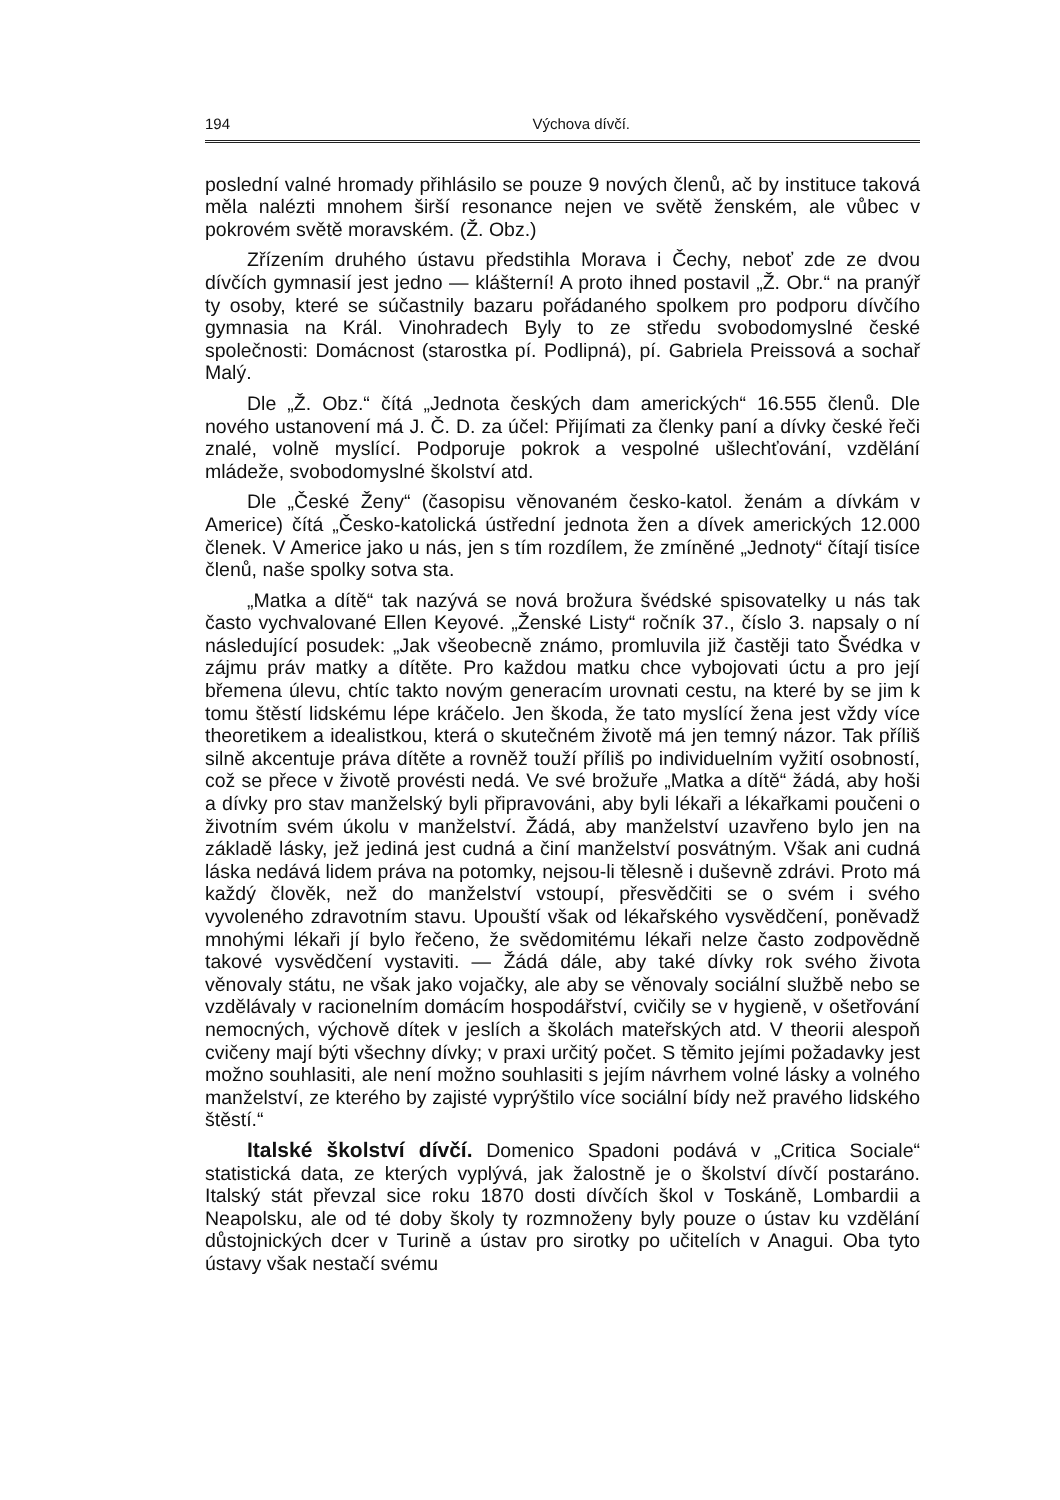194 Výchova dívčí.
poslední valné hromady přihlásilo se pouze 9 nových členů, ač by instituce taková měla nalézti mnohem širší resonance nejen ve světě ženském, ale vůbec v pokrovém světě moravském. (Ž. Obz.)
Zřízením druhého ústavu předstihla Morava i Čechy, neboť zde ze dvou dívčích gymnasií jest jedno — klášterní! A proto ihned postavil „Ž. Obr.“ na pranýř ty osoby, které se súčastnily bazaru pořádaného spolkem pro podporu dívčího gymnasia na Král. Vinohradech Byly to ze středu svobodomyslné české společnosti: Domácnost (starostka pí. Podlipná), pí. Gabriela Preissová a sochař Malý.
Dle „Ž. Obz.“ čítá „Jednota českých dam amerických“ 16.555 členů. Dle nového ustanovení má J. Č. D. za účel: Přijímati za členky paní a dívky české řeči znalé, volně myslící. Podporuje pokrok a vespolné ušlechťování, vzdělání mládeže, svobodomyslné školství atd.
Dle „České Ženy“ (časopisu věnovaném česko-katol. ženám a dívkám v Americe) čítá „Česko-katolická ústřední jednota žen a dívek amerických 12.000 členek. V Americe jako u nás, jen s tím rozdílem, že zmíněné „Jednoty“ čítají tisíce členů, naše spolky sotva sta.
„Matka a dítě“ tak nazývá se nová brožura švédské spisovatelky u nás tak často vychvalované Ellen Keyové. „Ženské Listy“ ročník 37., číslo 3. napsaly o ní následující posudek: „Jak všeobecně známo, promluvila již častěji tato Švédka v zájmu práv matky a dítěte. Pro každou matku chce vybojovati úctu a pro její břemena úlevu, chtíc takto novým generacím urovnati cestu, na které by se jim k tomu štěstí lidskému lépe kráčelo. Jen škoda, že tato myslící žena jest vždy více theoretikem a idealistkou, která o skutečném životě má jen temný názor. Tak příliš silně akcentuje práva dítěte a rovněž touží příliš po individuelním vyžití osobností, což se přece v životě provésti nedá. Ve své brožuře „Matka a dítě“ žádá, aby hoši a dívky pro stav manželský byli připravováni, aby byli lékaři a lékařkami poučeni o životním svém úkolu v manželství. Žádá, aby manželství uzavřeno bylo jen na základě lásky, jež jediná jest cudná a činí manželství posvátným. Však ani cudná láska nedává lidem práva na potomky, nejsou-li tělesně i duševně zdrávi. Proto má každý člověk, než do manželství vstoupí, přesvědčiti se o svém i svého vyvoleného zdravotním stavu. Upouští však od lékařského vysvědčení, poněvadž mnohými lékaři jí bylo řečeno, že svědomitému lékaři nelze často zodpovědně takové vysvědčení vystaviti. — Žádá dále, aby také dívky rok svého života věnovaly státu, ne však jako vojačky, ale aby se věnovaly sociální službě nebo se vzdělávaly v racionelním domácím hospodářství, cvičily se v hygieně, v ošetřování nemocných, výchově dítek v jeslích a školách mateřských atd. V theorii alespoň cvičeny mají býti všechny dívky; v praxi určitý počet. S těmito jejími požadavky jest možno souhlasiti, ale není možno souhlasiti s jejím návrhem volné lásky a volného manželství, ze kterého by zajisté vyprýštilo více sociální bídy než pravého lidského štěstí.“
Italské školství dívčí. Domenico Spadoni podává v „Critica Sociale“ statistická data, ze kterých vyplývá, jak žalostně je o školství dívčí postaráno. Italský stát převzal sice roku 1870 dosti dívčích škol v Toskáně, Lombardii a Neapolsku, ale od té doby školy ty rozmnoženy byly pouze o ústav ku vzdělání důstojnických dcer v Turině a ústav pro sirotky po učitelích v Anagui. Oba tyto ústavy však nestačí svému